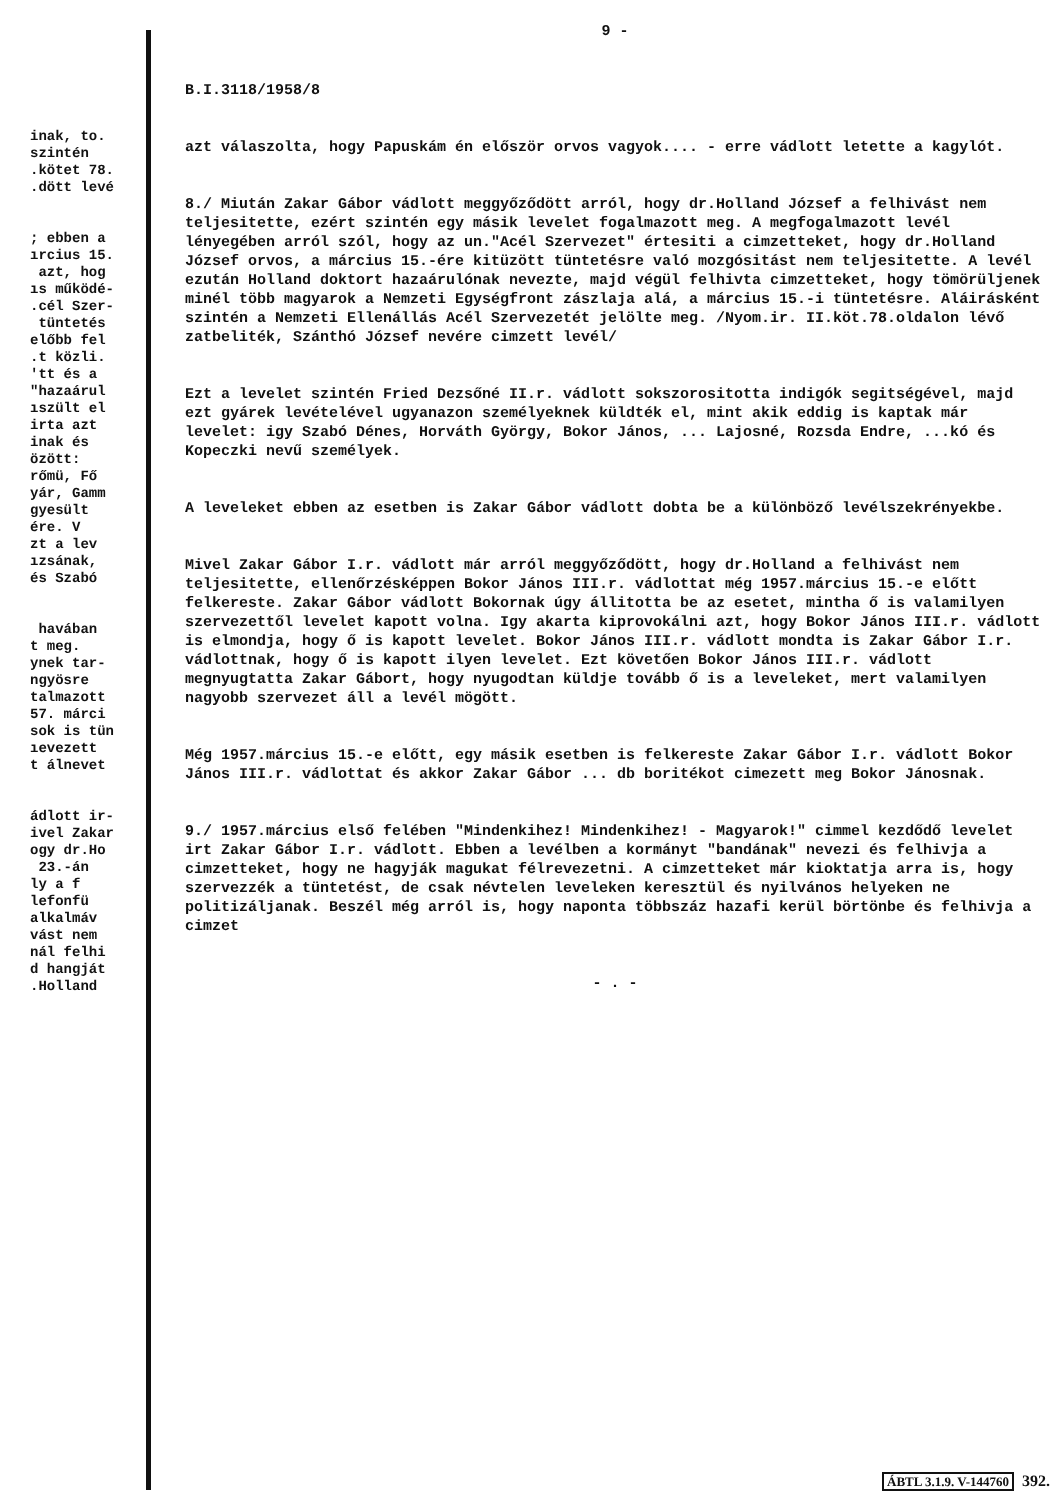inak, to. szintén .kötet 78. .dött levé ; ebben a ırcius 15. azt, hog ıs működé- .cél Szer- tüntetés előbb fel .t közli. 'tt és a "hazaárul ıszült el irta azt inak és özött: rőmü, Fő yár, Gamm gyesült ére. V zt a lev ızsának, és Szabó havában t meg. ynek tar- ngyösre talmazott 57. márci sok is tün ıevezett t álnevet ádlott ir- ivel Zakar ogy dr.Ho 23.-án ly a f lefonfü alkalmáv vást nem nál felhi d hangját .Holland
9 -
B.I.3118/1958/8
azt válaszolta, hogy Papuskám én először orvos vagyok.... - erre vádlott letette a kagylót.
8./ Miután Zakar Gábor vádlott meggyőződött arról, hogy dr.Holland József a felhivást nem teljesitette, ezért szintén egy másik levelet fogalmazott meg. A megfogalmazott levél lényegében arról szól, hogy az un."Acél Szervezet" értesiti a cimzetteket, hogy dr.Holland József orvos, a március 15.-ére kitüzött tüntetésre való mozgósitást nem teljesitette. A levél ezután Holland doktort hazaárulónak nevezte, majd végül felhivta cimzetteket, hogy tömörüljenek minél több magyarok a Nemzeti Egységfront zászlaja alá, a március 15.-i tüntetésre. Aláirásként szintén a Nemzeti Ellenállás Acél Szervezetét jelölte meg. /Nyom.ir. II.köt.78.oldalon lévő zatbeliték, Szánthó József nevére cimzett levél/
Ezt a levelet szintén Fried Dezsőné II.r. vádlott sokszorositotta indigók segitségével, majd ezt gyárek levételével ugyanazon személyeknek küldték el, mint akik eddig is kaptak már levelet: igy Szabó Dénes, Horváth György, Bokor János, ... Lajosné, Rozsda Endre, ...kó és Kopeczki nevű személyek.
A leveleket ebben az esetben is Zakar Gábor vádlott dobta be a különböző levélszekrényekbe.
Mivel Zakar Gábor I.r. vádlott már arról meggyőződött, hogy dr.Holland a felhivást nem teljesitette, ellenőrzésképpen Bokor János III.r. vádlottat még 1957.március 15.-e előtt felkereste. Zakar Gábor vádlott Bokornak úgy állitotta be az esetet, mintha ő is valamilyen szervezettől levelet kapott volna. Igy akarta kiprovokálni azt, hogy Bokor János III.r. vádlott is elmondja, hogy ő is kapott levelet. Bokor János III.r. vádlott mondta is Zakar Gábor I.r. vádlottnak, hogy ő is kapott ilyen levelet. Ezt követően Bokor János III.r. vádlott megnyugtatta Zakar Gábort, hogy nyugodtan küldje tovább ő is a leveleket, mert valamilyen nagyobb szervezet áll a levél mögött.
Még 1957.március 15.-e előtt, egy másik esetben is felkereste Zakar Gábor I.r. vádlott Bokor János III.r. vádlottat és akkor Zakar Gábor ... db boritékot cimezett meg Bokor Jánosnak.
9./ 1957.március első felében "Mindenkihez! Mindenkihez! - Magyarok!" cimmel kezdődő levelet irt Zakar Gábor I.r. vádlott. Ebben a levélben a kormányt "bandának" nevezi és felhivja a cimzetteket, hogy ne hagyják magukat félrevezetni. A cimzetteket már kioktatja arra is, hogy szervezzék a tüntetést, de csak névtelen leveleken keresztül és nyilvános helyeken ne politizáljanak. Beszél még arról is, hogy naponta többszáz hazafi kerül börtönbe és felhivja a cimzet
- . -
ÁBTL 3.1.9. V-144760 392.